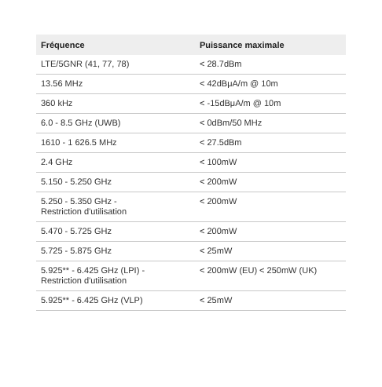| Fréquence | Puissance maximale |
| --- | --- |
| LTE/5GNR (41, 77, 78) | < 28.7dBm |
| 13.56 MHz | < 42dBμA/m @ 10m |
| 360 kHz | < -15dBμA/m @ 10m |
| 6.0 - 8.5 GHz (UWB) | < 0dBm/50 MHz |
| 1610 - 1 626.5 MHz | < 27.5dBm |
| 2.4 GHz | < 100mW |
| 5.150 - 5.250 GHz | < 200mW |
| 5.250 - 5.350 GHz - Restriction d'utilisation | < 200mW |
| 5.470 - 5.725 GHz | < 200mW |
| 5.725 - 5.875 GHz | < 25mW |
| 5.925** - 6.425 GHz (LPI) - Restriction d'utilisation | < 200mW (EU) < 250mW (UK) |
| 5.925** - 6.425 GHz (VLP) | < 25mW |